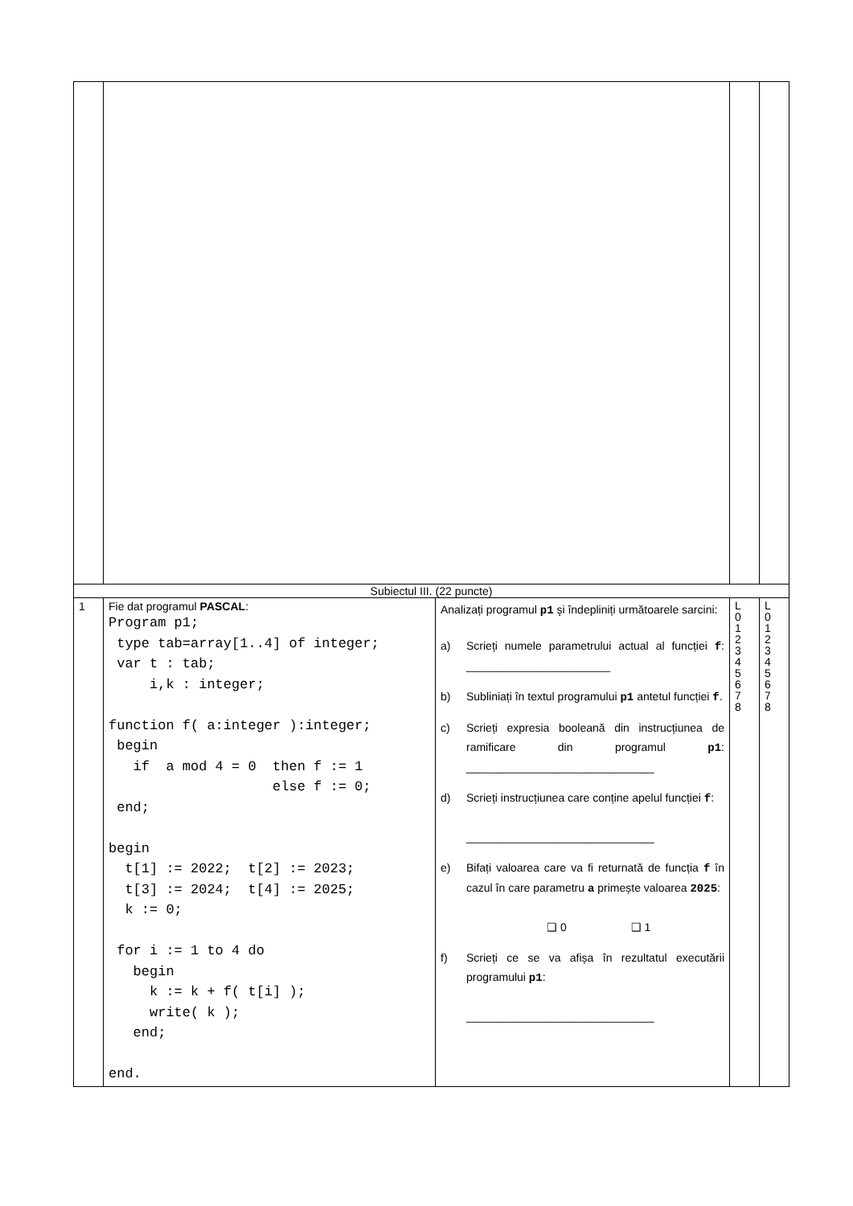| Subiectul III. (22 puncte) | | | | |
| 1 | Fie dat programul PASCAL : Program p1; type tab=array[1..4] of integer; var t : tab; i,k : integer; function f( a:integer ):integer; begin if a mod 4 = 0 then f := 1 else f := 0; end; begin t[1] := 2022; t[2] := 2023; t[3] := 2024; t[4] := 2025; k := 0; for i := 1 to 4 do begin k := k + f( t[i] ); write( k ); end; end. | Analizați programul p1 şi îndepliniți următoarele sarcini: a) Scrieți numele parametrului actual al funcției f : _______________________ b) Subliniați în textul programului p1 antetul funcției f . c) Scrieți expresia booleană din instrucțiunea de ramificare din programul p1 : ______________________________ d) Scrieți instrucțiunea care conține apelul funcției f : ______________________________ e) Bifați valoarea care va fi returnată de funcția f în cazul în care parametru a primește valoarea 2025 : ❑ 0 ❑ 1 f) Scrieți ce se va afișa în rezultatul executării programului p1 : ______________________________ | L 0 1 2 3 4 5 6 7 8 | L 0 1 2 3 4 5 6 7 8 |